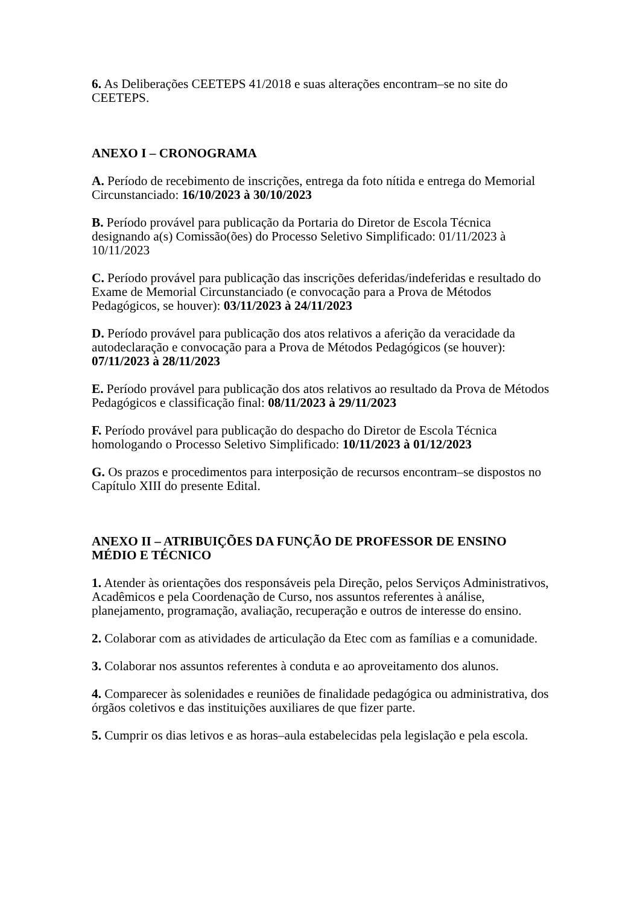6. As Deliberações CEETEPS 41/2018 e suas alterações encontram–se no site do CEETEPS.
ANEXO I – CRONOGRAMA
A. Período de recebimento de inscrições, entrega da foto nítida e entrega do Memorial Circunstanciado: 16/10/2023 à 30/10/2023
B. Período provável para publicação da Portaria do Diretor de Escola Técnica designando a(s) Comissão(ões) do Processo Seletivo Simplificado: 01/11/2023 à 10/11/2023
C. Período provável para publicação das inscrições deferidas/indeferidas e resultado do Exame de Memorial Circunstanciado (e convocação para a Prova de Métodos Pedagógicos, se houver): 03/11/2023 à 24/11/2023
D. Período provável para publicação dos atos relativos a aferição da veracidade da autodeclaração e convocação para a Prova de Métodos Pedagógicos (se houver): 07/11/2023 à 28/11/2023
E. Período provável para publicação dos atos relativos ao resultado da Prova de Métodos Pedagógicos e classificação final: 08/11/2023 à 29/11/2023
F. Período provável para publicação do despacho do Diretor de Escola Técnica homologando o Processo Seletivo Simplificado: 10/11/2023 à 01/12/2023
G. Os prazos e procedimentos para interposição de recursos encontram–se dispostos no Capítulo XIII do presente Edital.
ANEXO II – ATRIBUIÇÕES DA FUNÇÃO DE PROFESSOR DE ENSINO MÉDIO E TÉCNICO
1. Atender às orientações dos responsáveis pela Direção, pelos Serviços Administrativos, Acadêmicos e pela Coordenação de Curso, nos assuntos referentes à análise, planejamento, programação, avaliação, recuperação e outros de interesse do ensino.
2. Colaborar com as atividades de articulação da Etec com as famílias e a comunidade.
3. Colaborar nos assuntos referentes à conduta e ao aproveitamento dos alunos.
4. Comparecer às solenidades e reuniões de finalidade pedagógica ou administrativa, dos órgãos coletivos e das instituições auxiliares de que fizer parte.
5. Cumprir os dias letivos e as horas–aula estabelecidas pela legislação e pela escola.